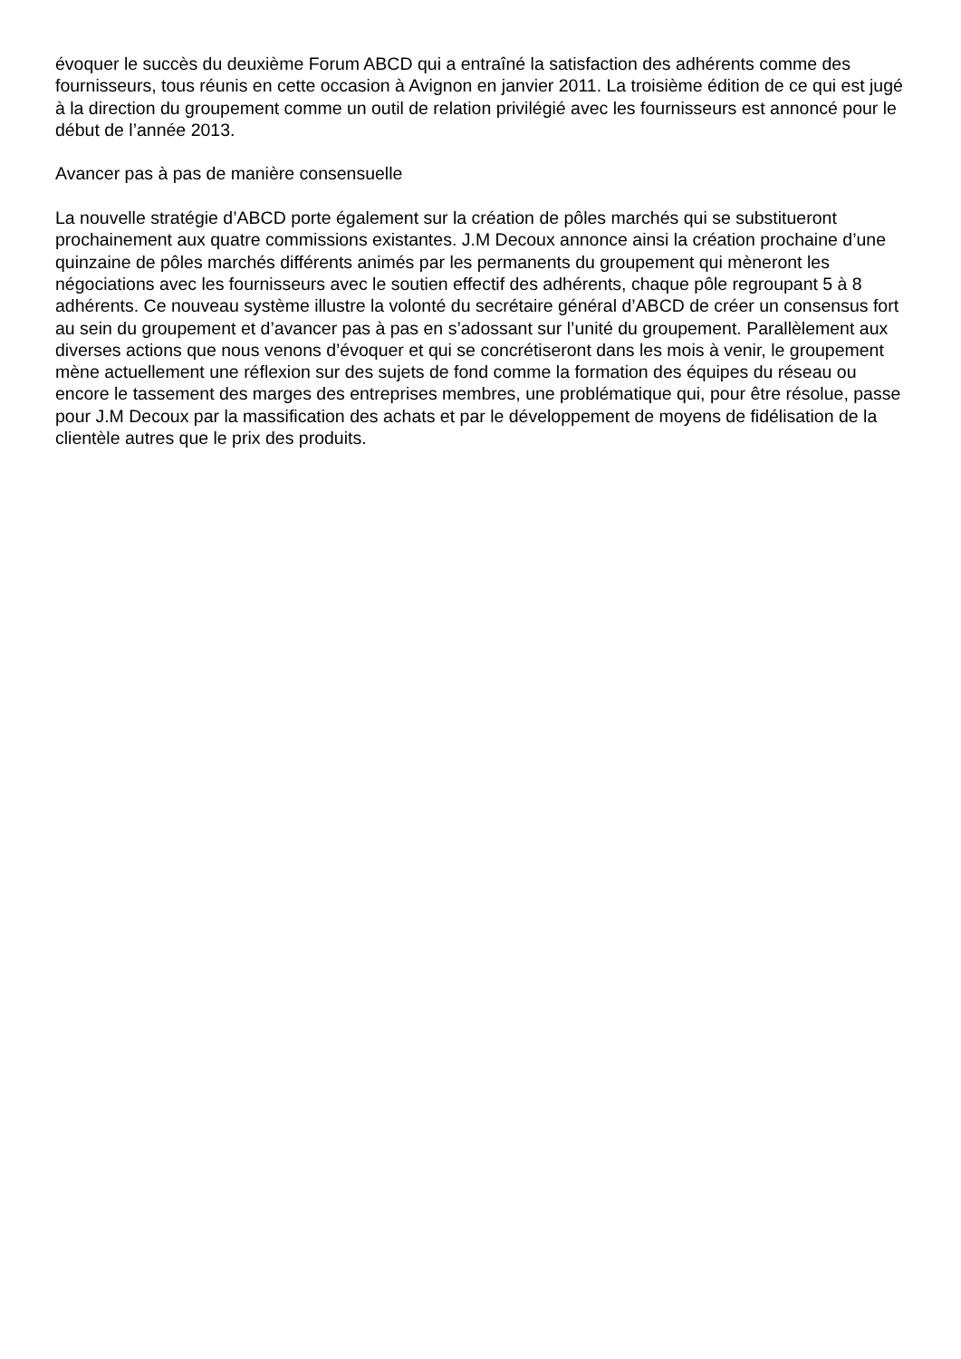évoquer le succès du deuxième Forum ABCD qui a entraîné la satisfaction des adhérents comme des fournisseurs, tous réunis en cette occasion à Avignon en janvier 2011. La troisième édition de ce qui est jugé à la direction du groupement comme un outil de relation privilégié avec les fournisseurs est annoncé pour le début de l’année 2013.
Avancer pas à pas de manière consensuelle
La nouvelle stratégie d’ABCD porte également sur la création de pôles marchés qui se substitueront prochainement aux quatre commissions existantes. J.M Decoux annonce ainsi la création prochaine d’une quinzaine de pôles marchés différents animés par les permanents du groupement qui mèneront les négociations avec les fournisseurs avec le soutien effectif des adhérents, chaque pôle regroupant 5 à 8 adhérents. Ce nouveau système illustre la volonté du secrétaire général d’ABCD de créer un consensus fort au sein du groupement et d’avancer pas à pas en s’adossant sur l’unité du groupement. Parallèlement aux diverses actions que nous venons d’évoquer et qui se concrétiseront dans les mois à venir, le groupement mène actuellement une réflexion sur des sujets de fond comme la formation des équipes du réseau ou encore le tassement des marges des entreprises membres, une problématique qui, pour être résolue, passe pour J.M Decoux par la massification des achats et par le développement de moyens de fidélisation de la clientèle autres que le prix des produits.